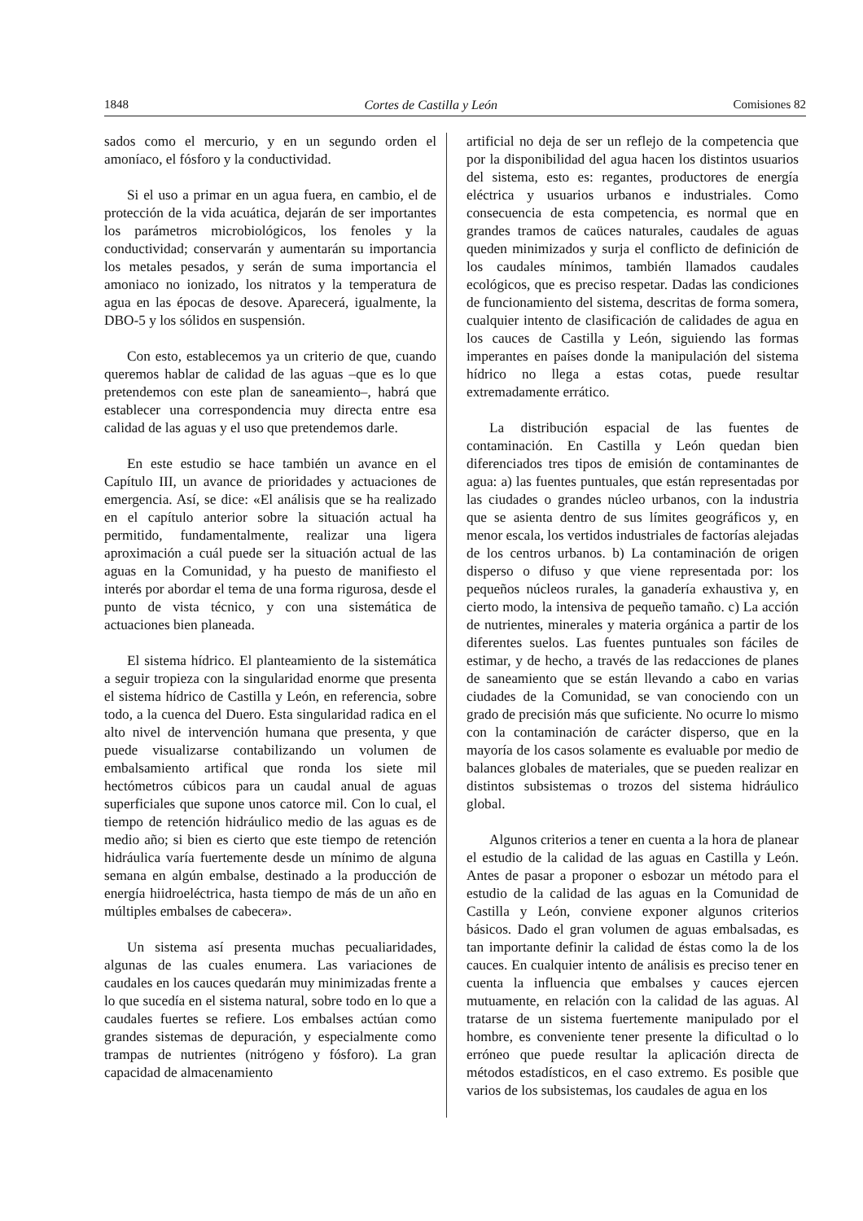1848 Cortes de Castilla y León Comisiones 82
sados como el mercurio, y en un segundo orden el amoníaco, el fósforo y la conductividad.
Si el uso a primar en un agua fuera, en cambio, el de protección de la vida acuática, dejarán de ser importantes los parámetros microbiológicos, los fenoles y la conductividad; conservarán y aumentarán su importancia los metales pesados, y serán de suma importancia el amoniaco no ionizado, los nitratos y la temperatura de agua en las épocas de desove. Aparecerá, igualmente, la DBO-5 y los sólidos en suspensión.
Con esto, establecemos ya un criterio de que, cuando queremos hablar de calidad de las aguas –que es lo que pretendemos con este plan de saneamiento–, habrá que establecer una correspondencia muy directa entre esa calidad de las aguas y el uso que pretendemos darle.
En este estudio se hace también un avance en el Capítulo III, un avance de prioridades y actuaciones de emergencia. Así, se dice: «El análisis que se ha realizado en el capítulo anterior sobre la situación actual ha permitido, fundamentalmente, realizar una ligera aproximación a cuál puede ser la situación actual de las aguas en la Comunidad, y ha puesto de manifiesto el interés por abordar el tema de una forma rigurosa, desde el punto de vista técnico, y con una sistemática de actuaciones bien planeada.
El sistema hídrico. El planteamiento de la sistemática a seguir tropieza con la singularidad enorme que presenta el sistema hídrico de Castilla y León, en referencia, sobre todo, a la cuenca del Duero. Esta singularidad radica en el alto nivel de intervención humana que presenta, y que puede visualizarse contabilizando un volumen de embalsamiento artifical que ronda los siete mil hectómetros cúbicos para un caudal anual de aguas superficiales que supone unos catorce mil. Con lo cual, el tiempo de retención hidráulico medio de las aguas es de medio año; si bien es cierto que este tiempo de retención hidráulica varía fuertemente desde un mínimo de alguna semana en algún embalse, destinado a la producción de energía hiidroeléctrica, hasta tiempo de más de un año en múltiples embalses de cabecera».
Un sistema así presenta muchas pecualiaridades, algunas de las cuales enumera. Las variaciones de caudales en los cauces quedarán muy minimizadas frente a lo que sucedía en el sistema natural, sobre todo en lo que a caudales fuertes se refiere. Los embalses actúan como grandes sistemas de depuración, y especialmente como trampas de nutrientes (nitrógeno y fósforo). La gran capacidad de almacenamiento
artificial no deja de ser un reflejo de la competencia que por la disponibilidad del agua hacen los distintos usuarios del sistema, esto es: regantes, productores de energía eléctrica y usuarios urbanos e industriales. Como consecuencia de esta competencia, es normal que en grandes tramos de caüces naturales, caudales de aguas queden minimizados y surja el conflicto de definición de los caudales mínimos, también llamados caudales ecológicos, que es preciso respetar. Dadas las condiciones de funcionamiento del sistema, descritas de forma somera, cualquier intento de clasificación de calidades de agua en los cauces de Castilla y León, siguiendo las formas imperantes en países donde la manipulación del sistema hídrico no llega a estas cotas, puede resultar extremadamente errático.
La distribución espacial de las fuentes de contaminación. En Castilla y León quedan bien diferenciados tres tipos de emisión de contaminantes de agua: a) las fuentes puntuales, que están representadas por las ciudades o grandes núcleo urbanos, con la industria que se asienta dentro de sus límites geográficos y, en menor escala, los vertidos industriales de factorías alejadas de los centros urbanos. b) La contaminación de origen disperso o difuso y que viene representada por: los pequeños núcleos rurales, la ganadería exhaustiva y, en cierto modo, la intensiva de pequeño tamaño. c) La acción de nutrientes, minerales y materia orgánica a partir de los diferentes suelos. Las fuentes puntuales son fáciles de estimar, y de hecho, a través de las redacciones de planes de saneamiento que se están llevando a cabo en varias ciudades de la Comunidad, se van conociendo con un grado de precisión más que suficiente. No ocurre lo mismo con la contaminación de carácter disperso, que en la mayoría de los casos solamente es evaluable por medio de balances globales de materiales, que se pueden realizar en distintos subsistemas o trozos del sistema hidráulico global.
Algunos criterios a tener en cuenta a la hora de planear el estudio de la calidad de las aguas en Castilla y León. Antes de pasar a proponer o esbozar un método para el estudio de la calidad de las aguas en la Comunidad de Castilla y León, conviene exponer algunos criterios básicos. Dado el gran volumen de aguas embalsadas, es tan importante definir la calidad de éstas como la de los cauces. En cualquier intento de análisis es preciso tener en cuenta la influencia que embalses y cauces ejercen mutuamente, en relación con la calidad de las aguas. Al tratarse de un sistema fuertemente manipulado por el hombre, es conveniente tener presente la dificultad o lo erróneo que puede resultar la aplicación directa de métodos estadísticos, en el caso extremo. Es posible que varios de los subsistemas, los caudales de agua en los